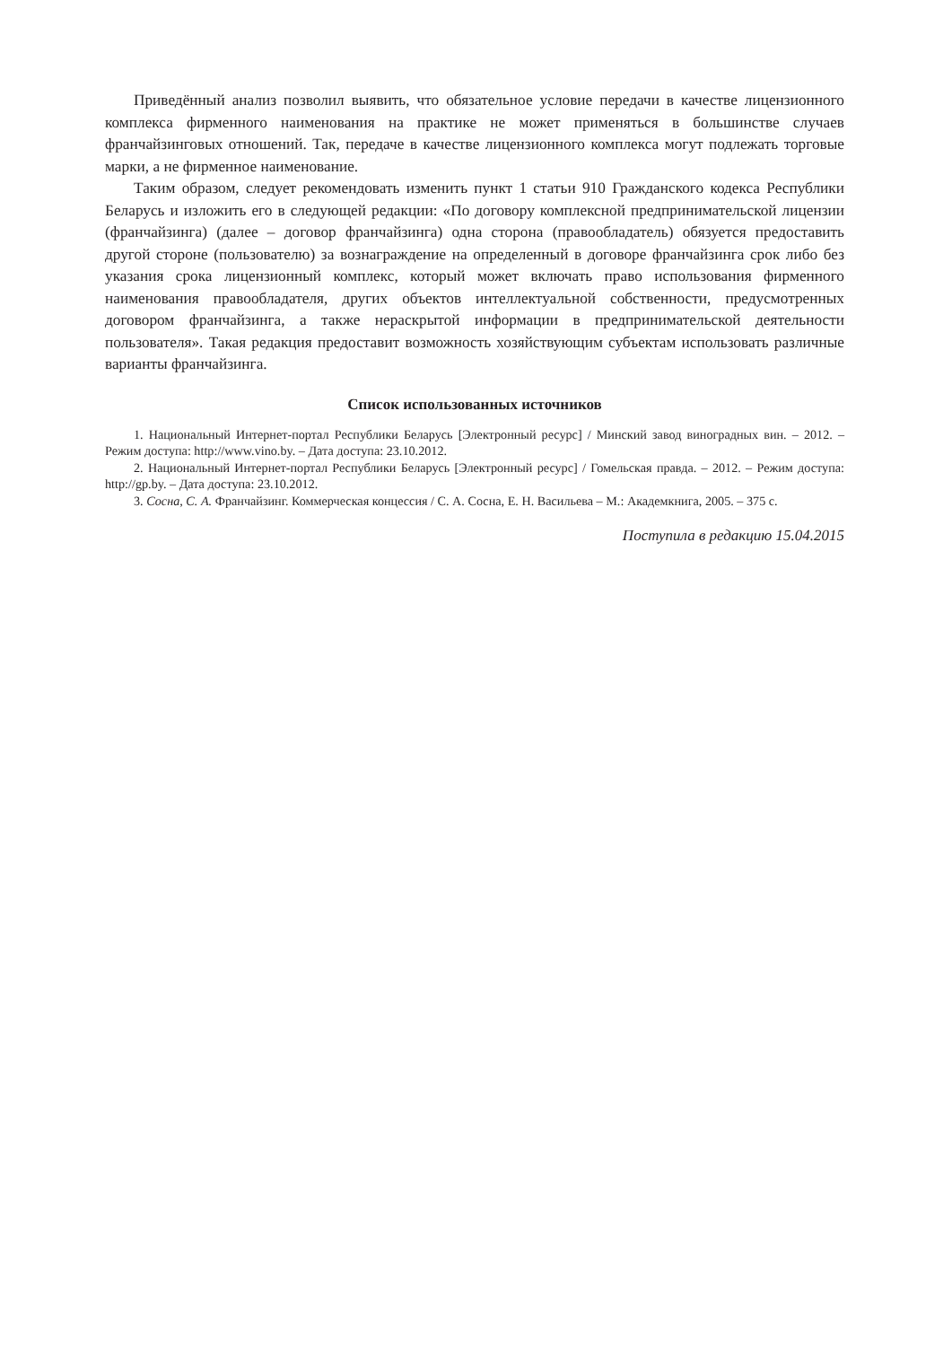Приведённый анализ позволил выявить, что обязательное условие передачи в качестве лицензионного комплекса фирменного наименования на практике не может применяться в большинстве случаев франчайзинговых отношений. Так, передаче в качестве лицензионного комплекса могут подлежать торговые марки, а не фирменное наименование.
Таким образом, следует рекомендовать изменить пункт 1 статьи 910 Гражданского кодекса Республики Беларусь и изложить его в следующей редакции: «По договору комплексной предпринимательской лицензии (франчайзинга) (далее – договор франчайзинга) одна сторона (правообладатель) обязуется предоставить другой стороне (пользователю) за вознаграждение на определенный в договоре франчайзинга срок либо без указания срока лицензионный комплекс, который может включать право использования фирменного наименования правообладателя, других объектов интеллектуальной собственности, предусмотренных договором франчайзинга, а также нераскрытой информации в предпринимательской деятельности пользователя». Такая редакция предоставит возможность хозяйствующим субъектам использовать различные варианты франчайзинга.
Список использованных источников
1. Национальный Интернет-портал Республики Беларусь [Электронный ресурс] / Минский завод виноградных вин. – 2012. – Режим доступа: http://www.vino.by. – Дата доступа: 23.10.2012.
2. Национальный Интернет-портал Республики Беларусь [Электронный ресурс] / Гомельская правда. – 2012. – Режим доступа: http://gp.by. – Дата доступа: 23.10.2012.
3. Сосна, С. А. Франчайзинг. Коммерческая концессия / С. А. Сосна, Е. Н. Васильева – М.: Академкнига, 2005. – 375 с.
Поступила в редакцию 15.04.2015